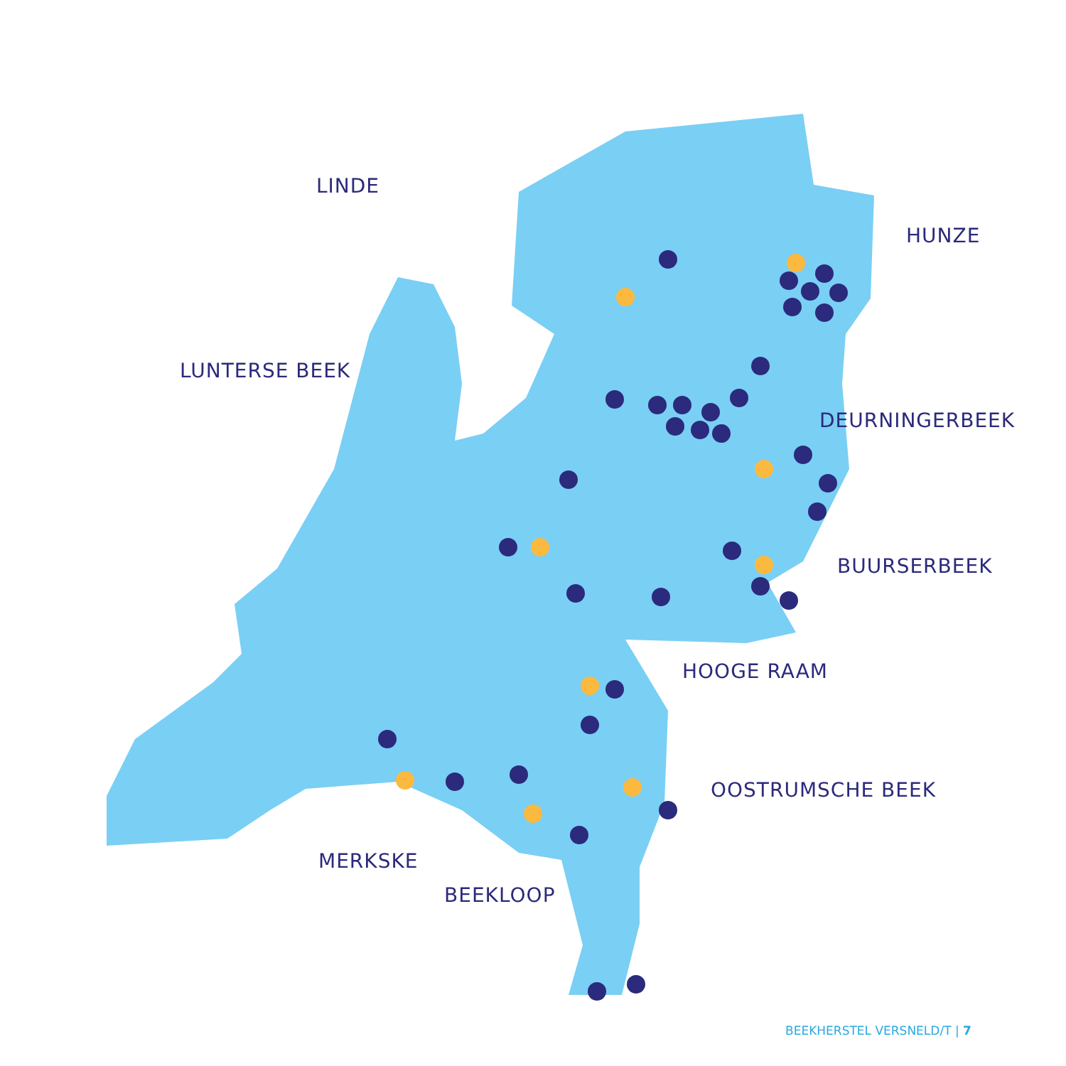LINDE
HUNZE
LUNTERSE BEEK
DEURNINGERBEEK
BUURSERBEEK
HOOGE RAAM
OOSTRUMSCHE BEEK
MERKSKE
BEEKLOOP
BEEKHERSTEL VERSNELD/T | 7